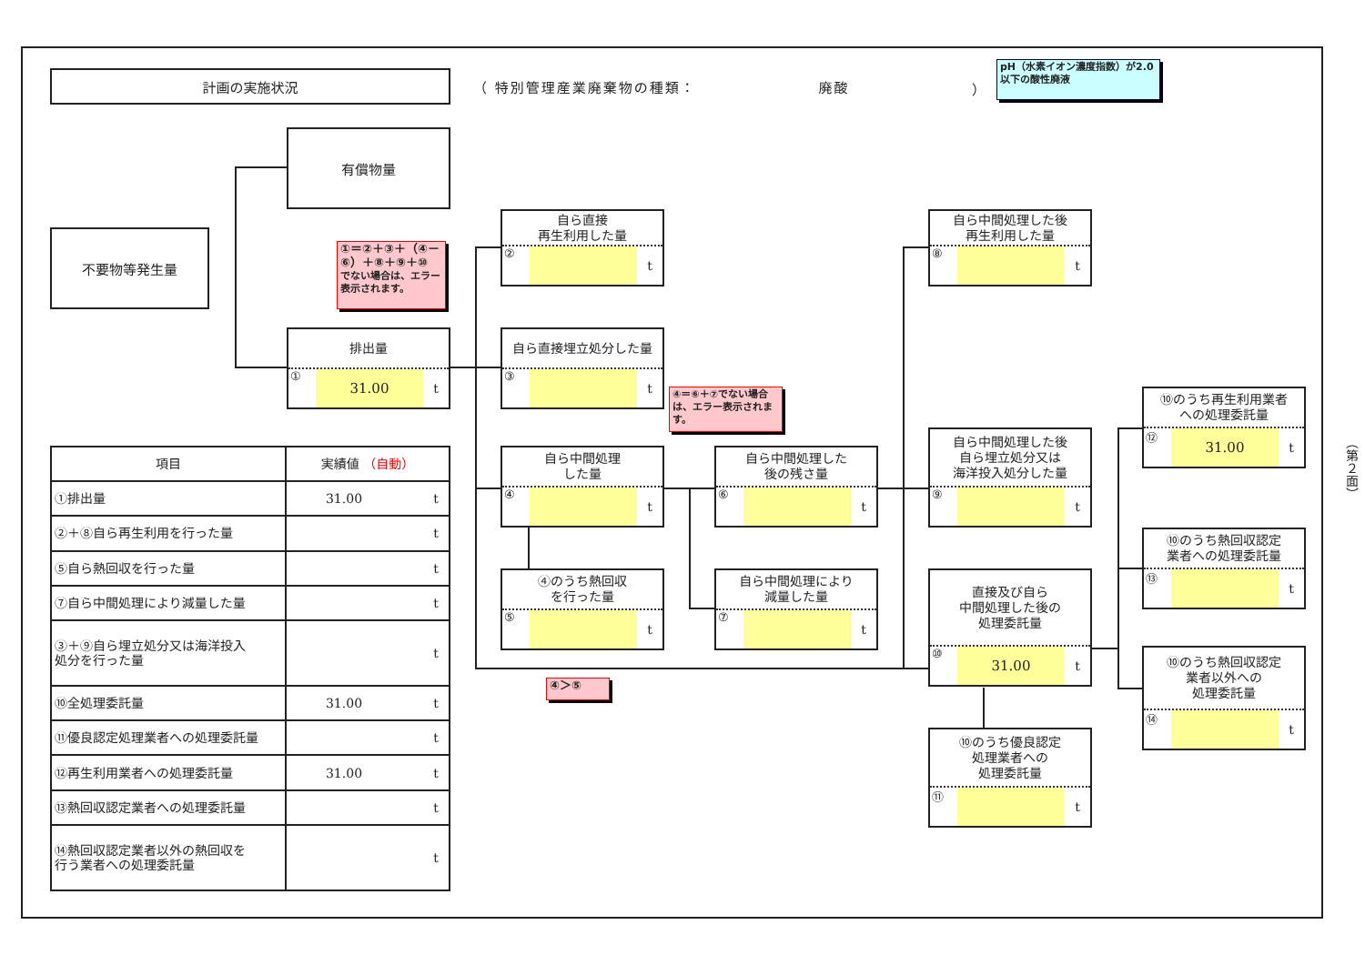計画の実施状況
（ 特別管理産業廃棄物の種類： 廃酸 ）
pH（水素イオン濃度指数）が2.0以下の酸性廃液
有償物量
不要物等発生量
①＝②＋③＋（④－⑥）＋⑧＋⑨＋⑩
でない場合は、エラー表示されます。
排出量
① 31.00 t
自ら直接
再生利用した量
② t
自ら直接埋立処分した量
③ t
④＝⑥＋⑦でない場合は、エラー表示されます。
自ら中間処理
した量
④ t
④のうち熱回収
を行った量
⑤ t
④＞⑤
自ら中間処理した
後の残さ量
⑥ t
自ら中間処理により
減量した量
⑦ t
自ら中間処理した後
再生利用した量
⑧ t
自ら中間処理した後
自ら埋立処分又は
海洋投入処分した量
⑨ t
直接及び自ら
中間処理した後の
処理委託量
⑩ 31.00 t
⑩のうち優良認定
処理業者への
処理委託量
⑪ t
⑩のうち再生利用業者
への処理委託量
⑫ 31.00 t
⑩のうち熱回収認定
業者への処理委託量
⑬ t
⑩のうち熱回収認定
業者以外への
処理委託量
⑭ t
| 項目 | 実績値 （自動） |
| --- | --- |
| ①排出量 | 31.00 t |
| ②＋⑧自ら再生利用を行った量 | t |
| ⑤自ら熱回収を行った量 | t |
| ⑦自ら中間処理により減量した量 | t |
| ③＋⑨自ら埋立処分又は海洋投入 処分を行った量 | t |
| ⑩全処理委託量 | 31.00 t |
| ⑪優良認定処理業者への処理委託量 | t |
| ⑫再生利用業者への処理委託量 | 31.00 t |
| ⑬熱回収認定業者への処理委託量 | t |
| ⑭熱回収認定業者以外の熱回収を 行う業者への処理委託量 | t |
（第２面）